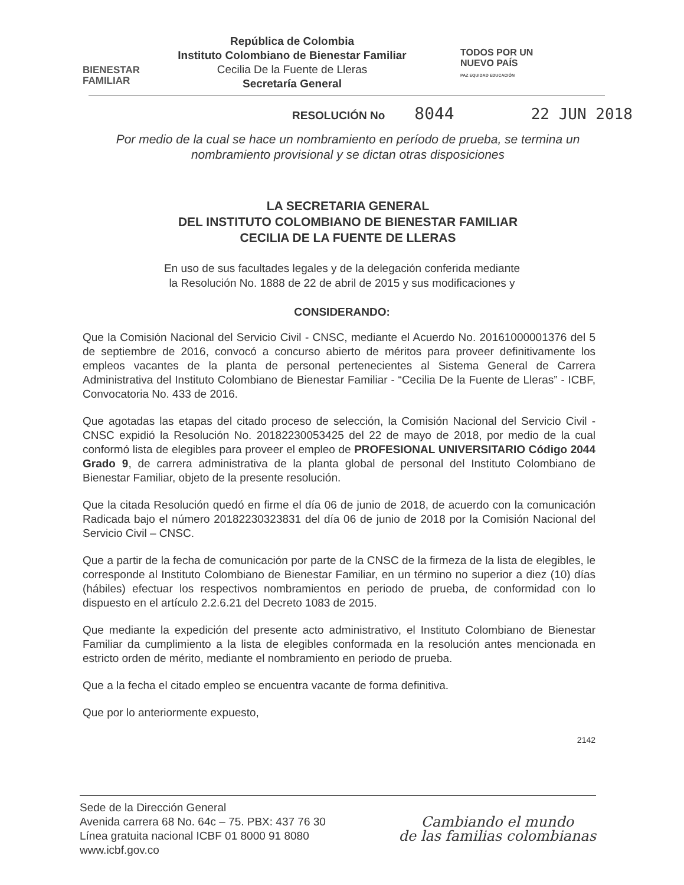BIENESTAR
FAMILIAR
República de Colombia
Instituto Colombiano de Bienestar Familiar
Cecilia De la Fuente de Lleras
Secretaría General
TODOS POR UN
NUEVO PAÍS
PAZ EQUIDAD EDUCACIÓN
RESOLUCIÓN No 8044 22 JUN 2018
Por medio de la cual se hace un nombramiento en período de prueba, se termina un nombramiento provisional y se dictan otras disposiciones
LA SECRETARIA GENERAL
DEL INSTITUTO COLOMBIANO DE BIENESTAR FAMILIAR
CECILIA DE LA FUENTE DE LLERAS
En uso de sus facultades legales y de la delegación conferida mediante
la Resolución No. 1888 de 22 de abril de 2015 y sus modificaciones y
CONSIDERANDO:
Que la Comisión Nacional del Servicio Civil - CNSC, mediante el Acuerdo No. 20161000001376 del 5 de septiembre de 2016, convocó a concurso abierto de méritos para proveer definitivamente los empleos vacantes de la planta de personal pertenecientes al Sistema General de Carrera Administrativa del Instituto Colombiano de Bienestar Familiar - “Cecilia De la Fuente de Lleras” - ICBF, Convocatoria No. 433 de 2016.
Que agotadas las etapas del citado proceso de selección, la Comisión Nacional del Servicio Civil - CNSC expidió la Resolución No. 20182230053425 del 22 de mayo de 2018, por medio de la cual conformó lista de elegibles para proveer el empleo de PROFESIONAL UNIVERSITARIO Código 2044 Grado 9, de carrera administrativa de la planta global de personal del Instituto Colombiano de Bienestar Familiar, objeto de la presente resolución.
Que la citada Resolución quedó en firme el día 06 de junio de 2018, de acuerdo con la comunicación Radicada bajo el número 20182230323831 del día 06 de junio de 2018 por la Comisión Nacional del Servicio Civil – CNSC.
Que a partir de la fecha de comunicación por parte de la CNSC de la firmeza de la lista de elegibles, le corresponde al Instituto Colombiano de Bienestar Familiar, en un término no superior a diez (10) días (hábiles) efectuar los respectivos nombramientos en periodo de prueba, de conformidad con lo dispuesto en el artículo 2.2.6.21 del Decreto 1083 de 2015.
Que mediante la expedición del presente acto administrativo, el Instituto Colombiano de Bienestar Familiar da cumplimiento a la lista de elegibles conformada en la resolución antes mencionada en estricto orden de mérito, mediante el nombramiento en periodo de prueba.
Que a la fecha el citado empleo se encuentra vacante de forma definitiva.
Que por lo anteriormente expuesto,
2142
Sede de la Dirección General
Avenida carrera 68 No. 64c – 75. PBX: 437 76 30
Línea gratuita nacional ICBF 01 8000 91 8080
www.icbf.gov.co
Cambiando el mundo
de las familias colombianas